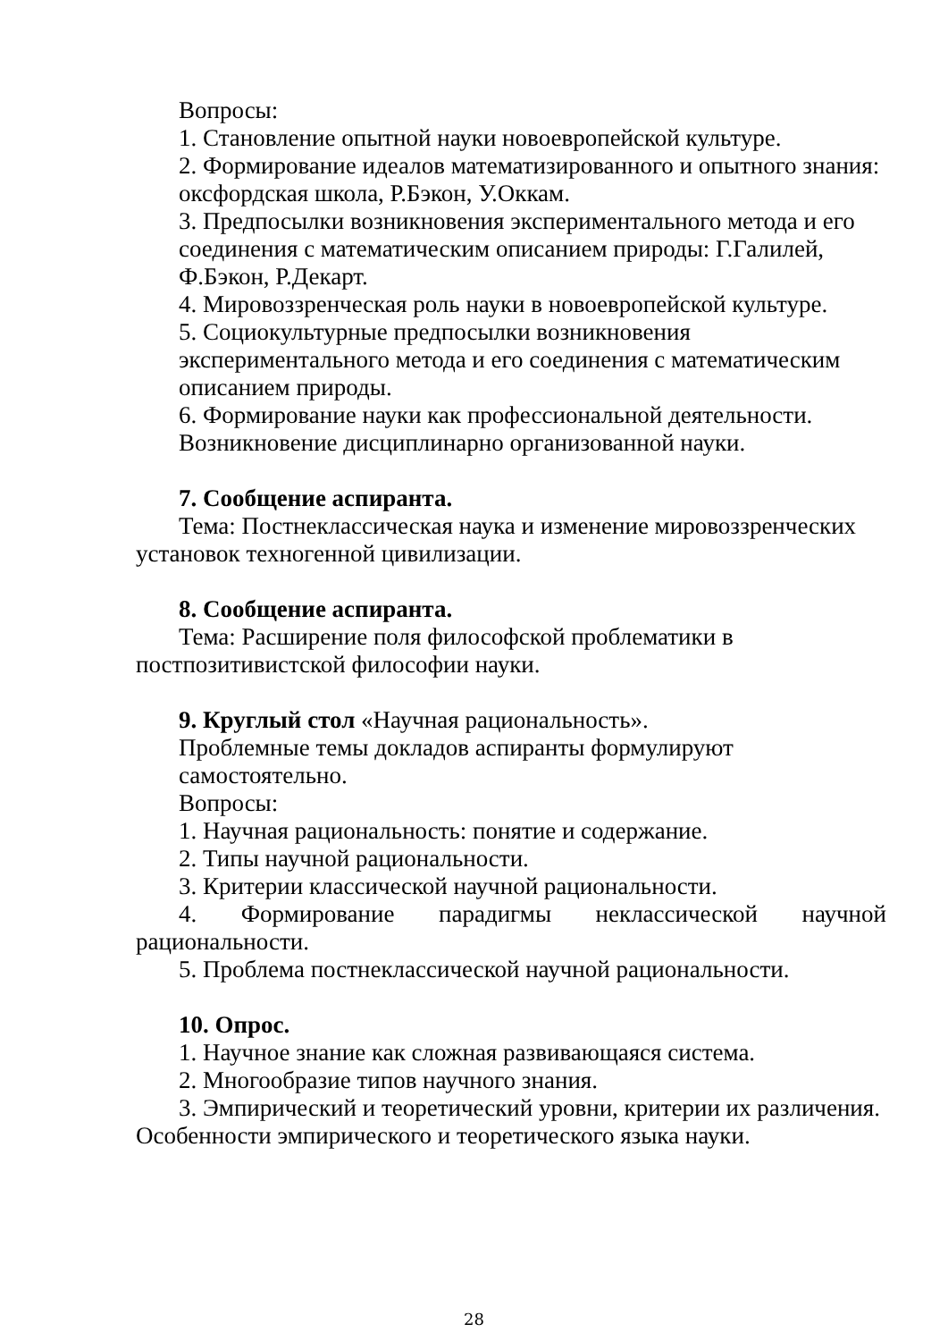Вопросы:
1. Становление опытной науки новоевропейской культуре.
2. Формирование идеалов математизированного и опытного знания: оксфордская школа, Р.Бэкон, У.Оккам.
3. Предпосылки возникновения экспериментального метода и его соединения с математическим описанием природы: Г.Галилей, Ф.Бэкон, Р.Декарт.
4. Мировоззренческая роль науки в новоевропейской культуре.
5. Социокультурные предпосылки возникновения экспериментального метода и его соединения с математическим описанием природы.
6. Формирование науки как профессиональной деятельности. Возникновение дисциплинарно организованной науки.
7. Сообщение аспиранта.
Тема: Постнеклассическая наука и изменение мировоззренческих установок техногенной цивилизации.
8. Сообщение аспиранта.
Тема: Расширение поля философской проблематики в постпозитивистской философии науки.
9. Круглый стол «Научная рациональность».
Проблемные темы докладов аспиранты формулируют самостоятельно.
Вопросы:
1. Научная рациональность: понятие и содержание.
2. Типы научной рациональности.
3. Критерии классической научной рациональности.
4. Формирование парадигмы неклассической научной
рациональности.
5. Проблема постнеклассической научной рациональности.
10. Опрос.
1. Научное знание как сложная развивающаяся система.
2. Многообразие типов научного знания.
3. Эмпирический и теоретический уровни, критерии их различения. Особенности эмпирического и теоретического языка науки.
28